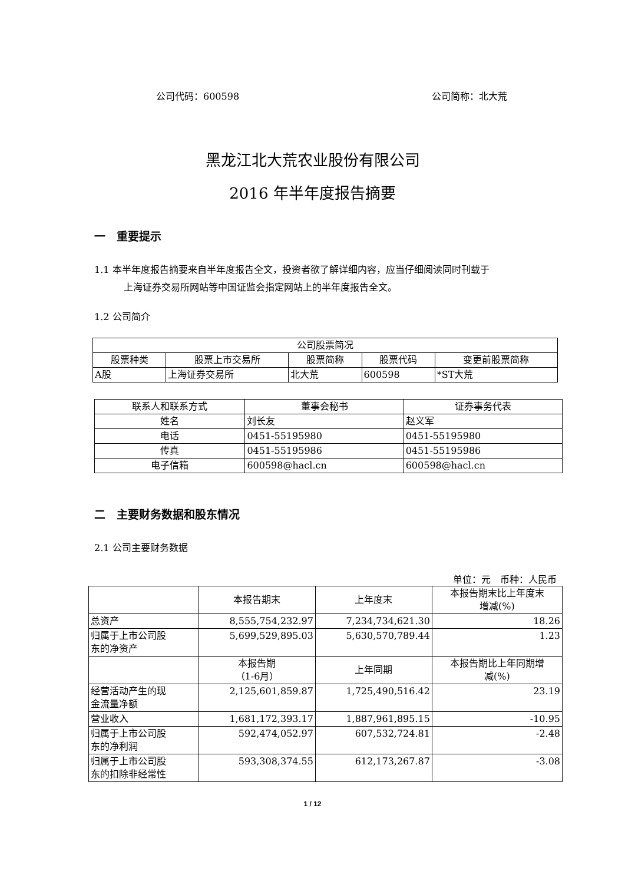公司代码：600598 公司简称：北大荒
黑龙江北大荒农业股份有限公司
2016 年半年度报告摘要
一　重要提示
1.1 本半年度报告摘要来自半年度报告全文，投资者欲了解详细内容，应当仔细阅读同时刊载于
上海证券交易所网站等中国证监会指定网站上的半年度报告全文。
1.2 公司简介
| 公司股票简况 | | | | |
| --- | --- | --- | --- | --- |
| 股票种类 | 股票上市交易所 | 股票简称 | 股票代码 | 变更前股票简称 |
| A股 | 上海证券交易所 | 北大荒 | 600598 | *ST大荒 |
| 联系人和联系方式 | 董事会秘书 | 证券事务代表 |
| --- | --- | --- |
| 姓名 | 刘长友 | 赵义军 |
| 电话 | 0451-55195980 | 0451-55195980 |
| 传真 | 0451-55195986 | 0451-55195986 |
| 电子信箱 | 600598@hacl.cn | 600598@hacl.cn |
二　主要财务数据和股东情况
2.1 公司主要财务数据
单位：元　币种：人民币
| | 本报告期末 | 上年度末 | 本报告期末比上年度末 增减(%) |
| 总资产 | 8,555,754,232.97 | 7,234,734,621.30 | 18.26 |
| 归属于上市公司股 东的净资产 | 5,699,529,895.03 | 5,630,570,789.44 | 1.23 |
| | 本报告期 （1-6月） | 上年同期 | 本报告期比上年同期增 减(%) |
| 经营活动产生的现 金流量净额 | 2,125,601,859.87 | 1,725,490,516.42 | 23.19 |
| 营业收入 | 1,681,172,393.17 | 1,887,961,895.15 | -10.95 |
| 归属于上市公司股 东的净利润 | 592,474,052.97 | 607,532,724.81 | -2.48 |
| 归属于上市公司股 东的扣除非经常性 | 593,308,374.55 | 612,173,267.87 | -3.08 |
1 / 12